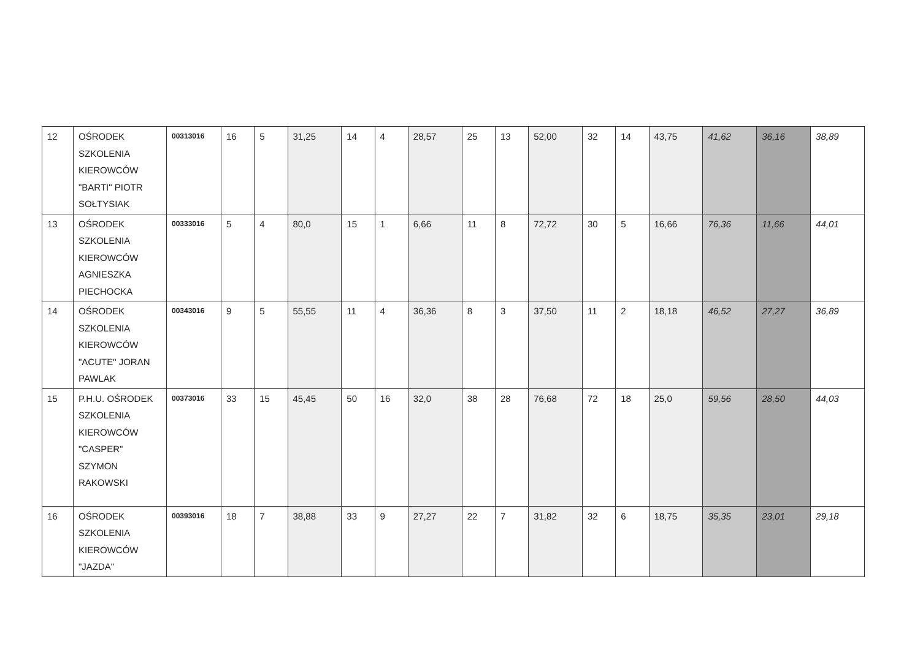| 12 | OŚRODEK SZKOLENIA KIEROWCÓW "BARTI" PIOTR SOŁTYSIAK | 00313016 | 16 | 5 | 31,25 | 14 | 4 | 28,57 | 25 | 13 | 52,00 | 32 | 14 | 43,75 | 41,62 | 36,16 | 38,89 |
| 13 | OŚRODEK SZKOLENIA KIEROWCÓW AGNIESZKA PIECHOCKA | 00333016 | 5 | 4 | 80,0 | 15 | 1 | 6,66 | 11 | 8 | 72,72 | 30 | 5 | 16,66 | 76,36 | 11,66 | 44,01 |
| 14 | OŚRODEK SZKOLENIA KIEROWCÓW "ACUTE" JORAN PAWLAK | 00343016 | 9 | 5 | 55,55 | 11 | 4 | 36,36 | 8 | 3 | 37,50 | 11 | 2 | 18,18 | 46,52 | 27,27 | 36,89 |
| 15 | P.H.U. OŚRODEK SZKOLENIA KIEROWCÓW "CASPER" SZYMON RAKOWSKI | 00373016 | 33 | 15 | 45,45 | 50 | 16 | 32,0 | 38 | 28 | 76,68 | 72 | 18 | 25,0 | 59,56 | 28,50 | 44,03 |
| 16 | OŚRODEK SZKOLENIA KIEROWCÓW "JAZDA" | 00393016 | 18 | 7 | 38,88 | 33 | 9 | 27,27 | 22 | 7 | 31,82 | 32 | 6 | 18,75 | 35,35 | 23,01 | 29,18 |